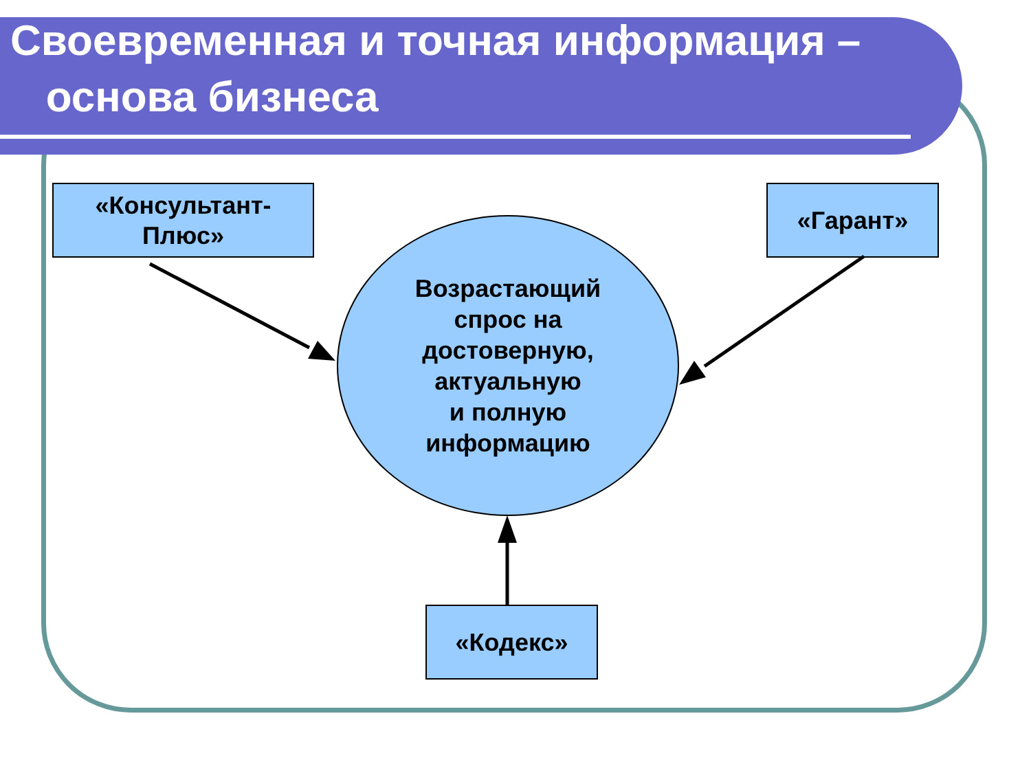Своевременная и точная информация –
основа бизнеса
«Консультант-
Плюс»
«Гарант»
Возрастающий
спрос на
достоверную,
актуальную
и полную
информацию
«Кодекс»